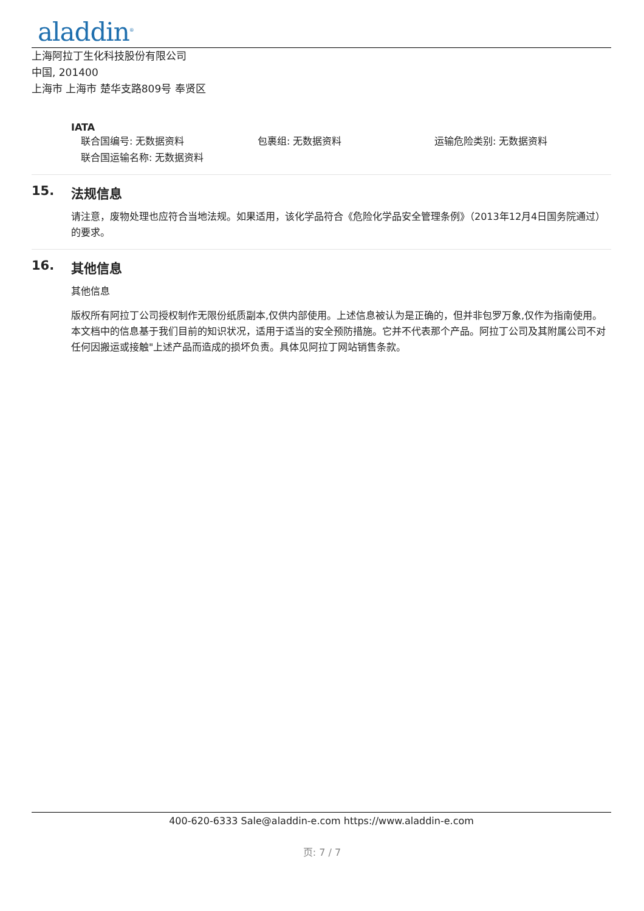aladdin<sup>®</sup>
上海阿拉丁生化科技股份有限公司
中国, 201400
上海市 上海市 楚华支路809号 奉贤区
IATA
联合国编号: 无数据资料 包裹组: 无数据资料 运输危险类别: 无数据资料
联合国运输名称: 无数据资料
15. 法规信息
请注意，废物处理也应符合当地法规。如果适用，该化学品符合《危险化学品安全管理条例》（2013年12月4日国务院通过）的要求。
16. 其他信息
其他信息
版权所有阿拉丁公司授权制作无限份纸质副本,仅供内部使用。上述信息被认为是正确的，但并非包罗万象,仅作为指南使用。本文档中的信息基于我们目前的知识状况，适用于适当的安全预防措施。它并不代表那个产品。阿拉丁公司及其附属公司不对任何因搬运或接触"上述产品而造成的损坏负责。具体见阿拉丁网站销售条款。
400-620-6333 Sale@aladdin-e.com https://www.aladdin-e.com
页: 7 / 7